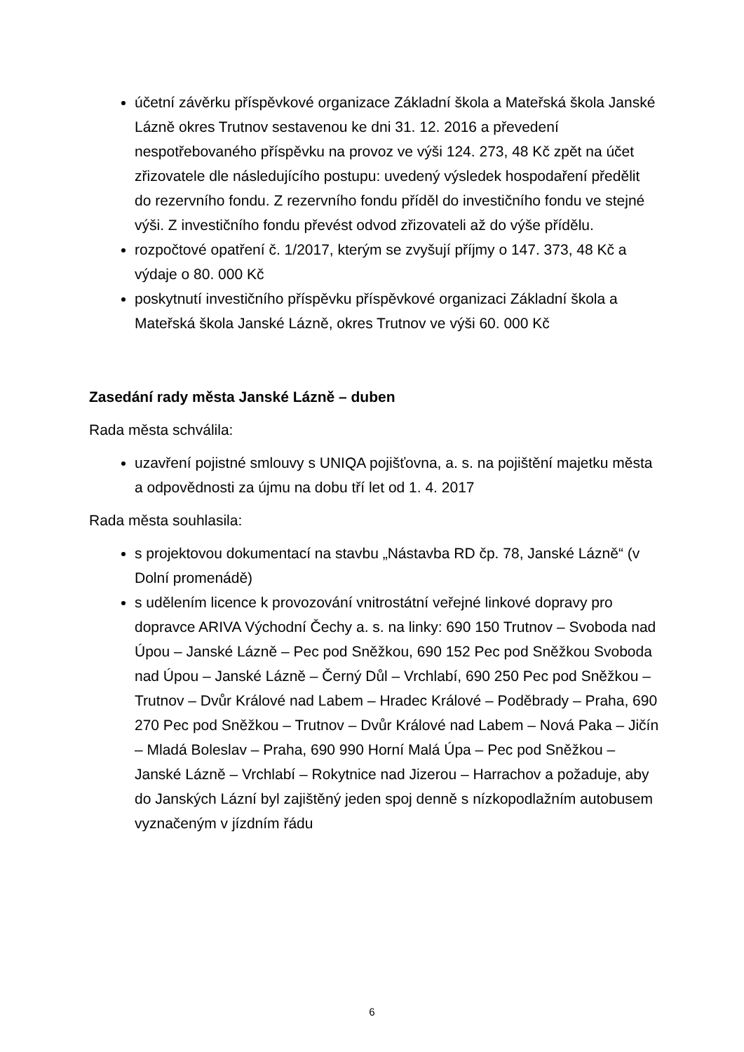účetní závěrku příspěvkové organizace Základní škola a Mateřská škola Janské Lázně okres Trutnov sestavenou ke dni 31. 12. 2016 a převedení nespotřebovaného příspěvku na provoz ve výši 124. 273, 48 Kč zpět na účet zřizovatele dle následujícího postupu: uvedený výsledek hospodaření předělit do rezervního fondu. Z rezervního fondu příděl do investičního fondu ve stejné výši. Z investičního fondu převést odvod zřizovateli až do výše přídělu.
rozpočtové opatření č. 1/2017, kterým se zvyšují příjmy o 147. 373, 48 Kč a výdaje o 80. 000 Kč
poskytnutí investičního příspěvku příspěvkové organizaci Základní škola a Mateřská škola Janské Lázně, okres Trutnov ve výši 60. 000 Kč
Zasedání rady města Janské Lázně – duben
Rada města schválila:
uzavření pojistné smlouvy s UNIQA pojišťovna, a. s. na pojištění majetku města a odpovědnosti za újmu na dobu tří let od 1. 4. 2017
Rada města souhlasila:
s projektovou dokumentací na stavbu „Nástavba RD čp. 78, Janské Lázně“ (v Dolní promenádě)
s udělením licence k provozování vnitrostátní veřejné linkové dopravy pro dopravce ARIVA Východní Čechy a. s. na linky: 690 150 Trutnov – Svoboda nad Úpou – Janské Lázně – Pec pod Sněžkou, 690 152 Pec pod Sněžkou Svoboda nad Úpou – Janské Lázně – Černý Důl – Vrchlabí, 690 250 Pec pod Sněžkou – Trutnov – Dvůr Králové nad Labem – Hradec Králové – Poděbrady – Praha, 690 270 Pec pod Sněžkou – Trutnov – Dvůr Králové nad Labem – Nová Paka – Jičín – Mladá Boleslav – Praha, 690 990 Horní Malá Úpa – Pec pod Sněžkou – Janské Lázně – Vrchlabí – Rokytnice nad Jizerou – Harrachov a požaduje, aby do Janských Lázní byl zajištěný jeden spoj denně s nízkopodlažním autobusem vyznačeným v jízdním řádu
6